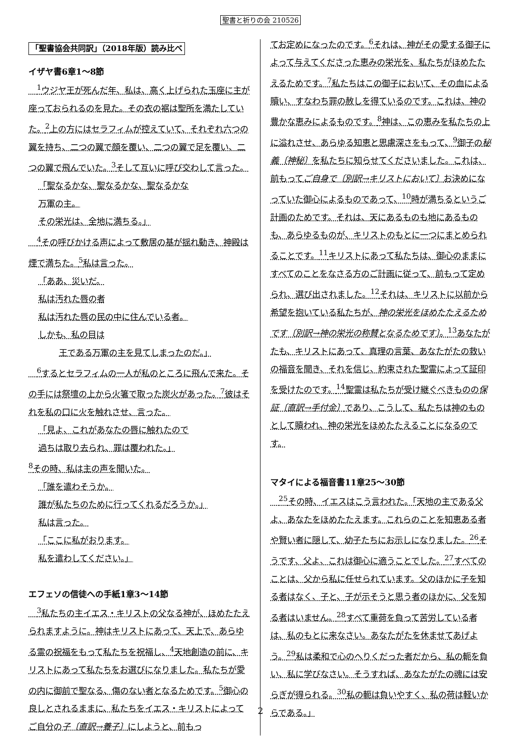聖書と祈りの会 210526
「聖書協会共同訳」（2018年版）読み比べ
イザヤ書6章1～8節
　<sup>1</sup> ウジヤ王が死んだ年、私は、高く上げられた玉座に主が座っておられるのを見た。その衣の裾は聖所を満たしていた。<sup>2</sup>上の方にはセラフィムが控えていて、それぞれ六つの翼を持ち、二つの翼で顔を覆い、二つの翼で足を覆い、二つの翼で飛んでいた。<sup>3</sup>そして互いに呼び交わして言った。
「聖なるかな、聖なるかな、聖なるかな
万軍の主。
その栄光は、全地に満ちる。」
　<sup>4</sup> その呼びかける声によって敷居の基が揺れ動き、神殿は煙で満ちた。<sup>5</sup>私は言った。
「ああ、災いだ。
私は汚れた唇の者
私は汚れた唇の民の中に住んでいる者。
しかも、私の目は
王である万軍の主を見てしまったのだ。」
　<sup>6</sup> するとセラフィムの一人が私のところに飛んで来た。その手には祭壇の上から火箸で取った炭火があった。<sup>7</sup>彼はそれを私の口に火を触れさせ、言った。
「見よ、これがあなたの唇に触れたので
過ちは取り去られ、罪は覆われた。」
<sup>8</sup> その時、私は主の声を聞いた。
「誰を遣わそうか。
誰が私たちのために行ってくれるだろうか。」
私は言った。
「ここに私がおります。
私を遣わしてください。」
エフェソの信徒への手紙1章3～14節
　<sup>3</sup> 私たちの主イエス・キリストの父なる神が、ほめたたえられますように。神はキリストにあって、天上で、あらゆる霊の祝福をもって私たちを祝福し、<sup>4</sup>天地創造の前に、キリストにあって私たちをお選びになりました。私たちが愛の内に御前で聖なる、傷のない者となるためです。<sup>5</sup>御心の良しとされるままに、私たちをイエス・キリストによってご自分の子〔直訳→養子〕にしようと、前もっ
てお定めになったのです。<sup>6</sup>それは、神がその愛する御子によって与えてくださった恵みの栄光を、私たちがほめたたえるためです。<sup>7</sup>私たちはこの御子において、その血による贖い、すなわち罪の赦しを得ているのです。これは、神の豊かな恵みによるものです。<sup>8</sup>神は、この恵みを私たちの上に溢れさせ、あらゆる知恵と思慮深さをもって、<sup>9</sup>御子の秘義〔神秘〕を私たちに知らせてくださいました。これは、前もってご自身で〔別訳→キリストにおいて〕お決めになっていた御心によるものであって、<sup>10</sup>時が満ちるというご計画のためです。それは、天にあるものも地にあるものも、あらゆるものが、キリストのもとに一つにまとめられることです。<sup>11</sup>キリストにあって私たちは、御心のままにすべてのことをなさる方のご計画に従って、前もって定められ、選び出されました。<sup>12</sup>それは、キリストに以前から希望を抱いている私たちが、神の栄光をほめたたえるためです〔別訳→神の栄光の称賛となるためです〕。<sup>13</sup>あなたがたも、キリストにあって、真理の言葉、あなたがたの救いの福音を聞き、それを信じ、約束された聖霊によって証印を受けたのです。<sup>14</sup>聖霊は私たちが受け継ぐべきものの保証〔直訳→手付金〕であり、こうして、私たちは神のものとして贖われ、神の栄光をほめたたえることになるのです。
マタイによる福音書11章25～30節
　<sup>25</sup> その時、イエスはこう言われた。「天地の主である父よ、あなたをほめたたえます。これらのことを知恵ある者や賢い者に隠して、幼子たちにお示しになりました。<sup>26</sup>そうです、父よ、これは御心に適うことでした。<sup>27</sup>すべてのことは、父から私に任せられています。父のほかに子を知る者はなく、子と、子が示そうと思う者のほかに、父を知る者はいません。<sup>28</sup>すべて重荷を負って苦労している者は、私のもとに来なさい。あなたがたを休ませてあげよう。<sup>29</sup>私は柔和で心のへりくだった者だから、私の軛を負い、私に学びなさい。そうすれば、あなたがたの魂には安らぎが得られる。<sup>30</sup>私の軛は負いやすく、私の荷は軽いからである。」
2